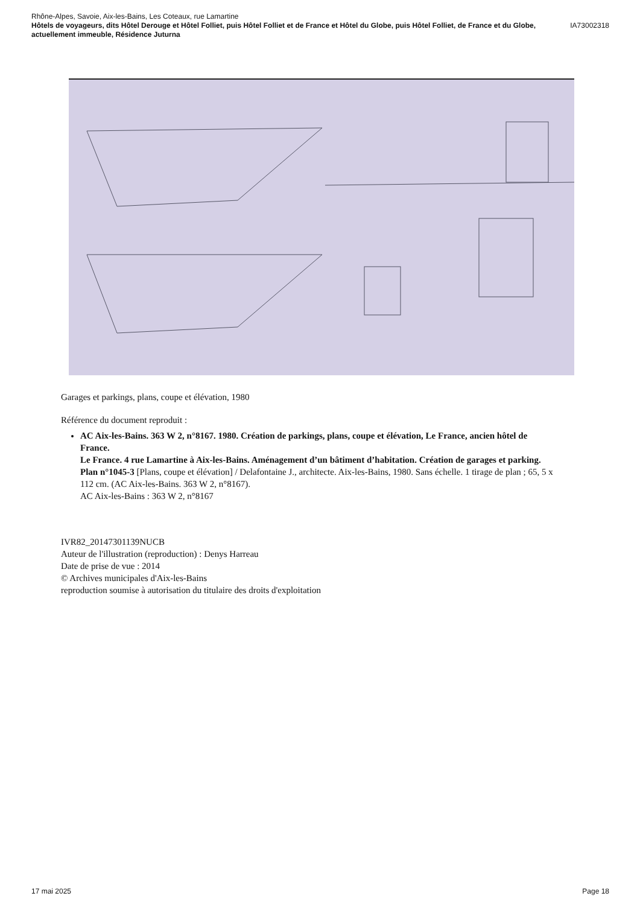Rhône-Alpes, Savoie, Aix-les-Bains, Les Coteaux, rue Lamartine
Hôtels de voyageurs, dits Hôtel Derouge et Hôtel Folliet, puis Hôtel Folliet et de France et Hôtel du Globe, puis Hôtel Folliet, de France et du Globe, actuellement immeuble, Résidence Juturna IA73002318
Garages et parkings, plans, coupe et élévation, 1980
Référence du document reproduit :
AC Aix-les-Bains. 363 W 2, n°8167. 1980. Création de parkings, plans, coupe et élévation, Le France, ancien hôtel de France.
Le France. 4 rue Lamartine à Aix-les-Bains. Aménagement d’un bâtiment d’habitation. Création de garages et parking. Plan n°1045-3 [Plans, coupe et élévation] / Delafontaine J., architecte. Aix-les-Bains, 1980. Sans échelle. 1 tirage de plan ; 65, 5 x 112 cm. (AC Aix-les-Bains. 363 W 2, n°8167).
AC Aix-les-Bains : 363 W 2, n°8167
IVR82_20147301139NUCB
Auteur de l'illustration (reproduction) : Denys Harreau
Date de prise de vue : 2014
© Archives municipales d'Aix-les-Bains
reproduction soumise à autorisation du titulaire des droits d'exploitation
17 mai 2025 Page 18